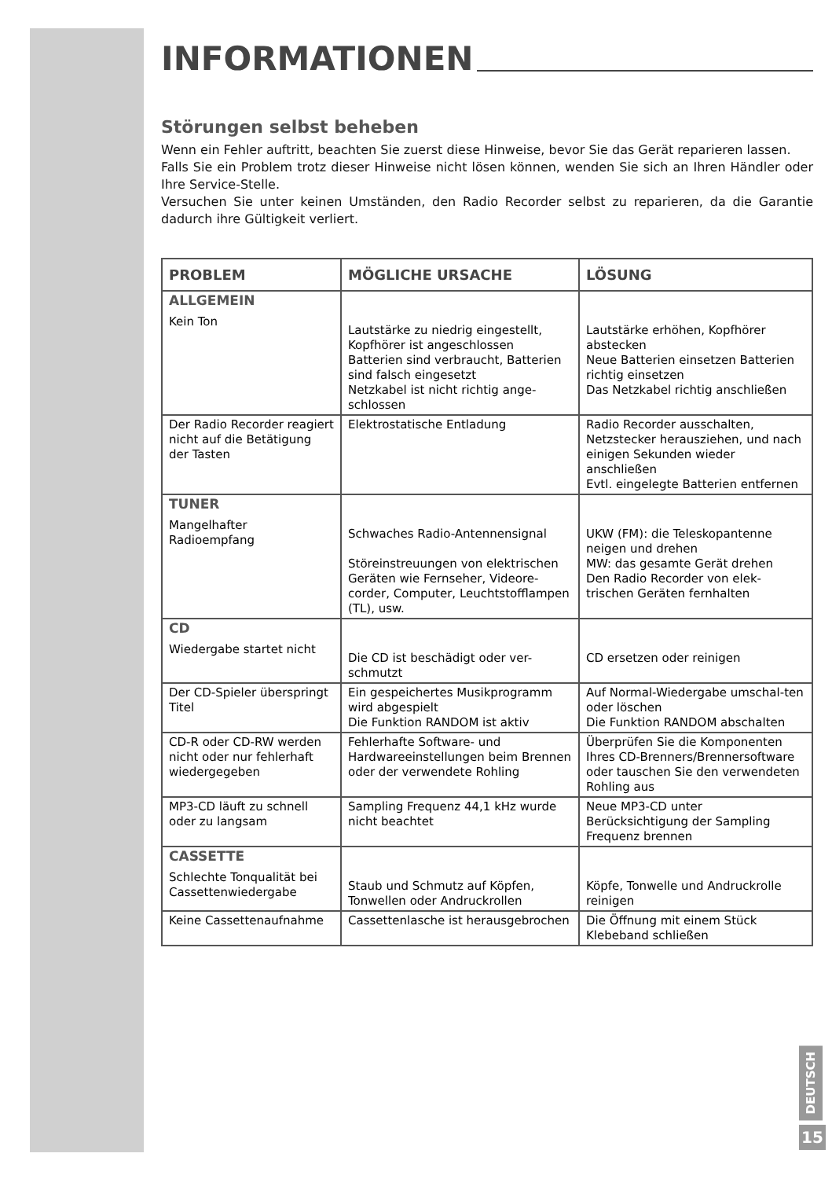INFORMATIONEN
Störungen selbst beheben
Wenn ein Fehler auftritt, beachten Sie zuerst diese Hinweise, bevor Sie das Gerät reparieren lassen.
Falls Sie ein Problem trotz dieser Hinweise nicht lösen können, wenden Sie sich an Ihren Händler oder Ihre Service-Stelle.
Versuchen Sie unter keinen Umständen, den Radio Recorder selbst zu reparieren, da die Garantie dadurch ihre Gültigkeit verliert.
| PROBLEM | MÖGLICHE URSACHE | LÖSUNG |
| --- | --- | --- |
| ALLGEMEIN Kein Ton | Lautstärke zu niedrig eingestellt, Kopfhörer ist angeschlossen Batterien sind verbraucht, Batterien sind falsch eingesetzt Netzkabel ist nicht richtig ange-schlossen | Lautstärke erhöhen, Kopfhörer abstecken Neue Batterien einsetzen Batterien richtig einsetzen Das Netzkabel richtig anschließen |
| Der Radio Recorder reagiert nicht auf die Betätigung der Tasten | Elektrostatische Entladung | Radio Recorder ausschalten, Netzstecker herausziehen, und nach einigen Sekunden wieder anschließen Evtl. eingelegte Batterien entfernen |
| TUNER Mangelhafter Radioempfang | Schwaches Radio-Antennensignal Störeinstreuungen von elektrischen Geräten wie Fernseher, Videore-corder, Computer, Leuchtstofflampen (TL), usw. | UKW (FM): die Teleskopantenne neigen und drehen MW: das gesamte Gerät drehen Den Radio Recorder von elek-trischen Geräten fernhalten |
| CD Wiedergabe startet nicht | Die CD ist beschädigt oder ver-schmutzt | CD ersetzen oder reinigen |
| Der CD-Spieler überspringt Titel | Ein gespeichertes Musikprogramm wird abgespielt Die Funktion RANDOM ist aktiv | Auf Normal-Wiedergabe umschal-ten oder löschen Die Funktion RANDOM abschalten |
| CD-R oder CD-RW werden nicht oder nur fehlerhaft wiedergegeben | Fehlerhafte Software- und Hardwareeinstellungen beim Brennen oder der verwendete Rohling | Überprüfen Sie die Komponenten Ihres CD-Brenners/Brennersoftware oder tauschen Sie den verwendeten Rohling aus |
| MP3-CD läuft zu schnell oder zu langsam | Sampling Frequenz 44,1 kHz wurde nicht beachtet | Neue MP3-CD unter Berücksichtigung der Sampling Frequenz brennen |
| CASSETTE Schlechte Tonqualität bei Cassettenwiedergabe | Staub und Schmutz auf Köpfen, Tonwellen oder Andruckrollen | Köpfe, Tonwelle und Andruckrolle reinigen |
| Keine Cassettenaufnahme | Cassettenlasche ist herausgebrochen | Die Öffnung mit einem Stück Klebeband schließen |
DEUTSCH
15